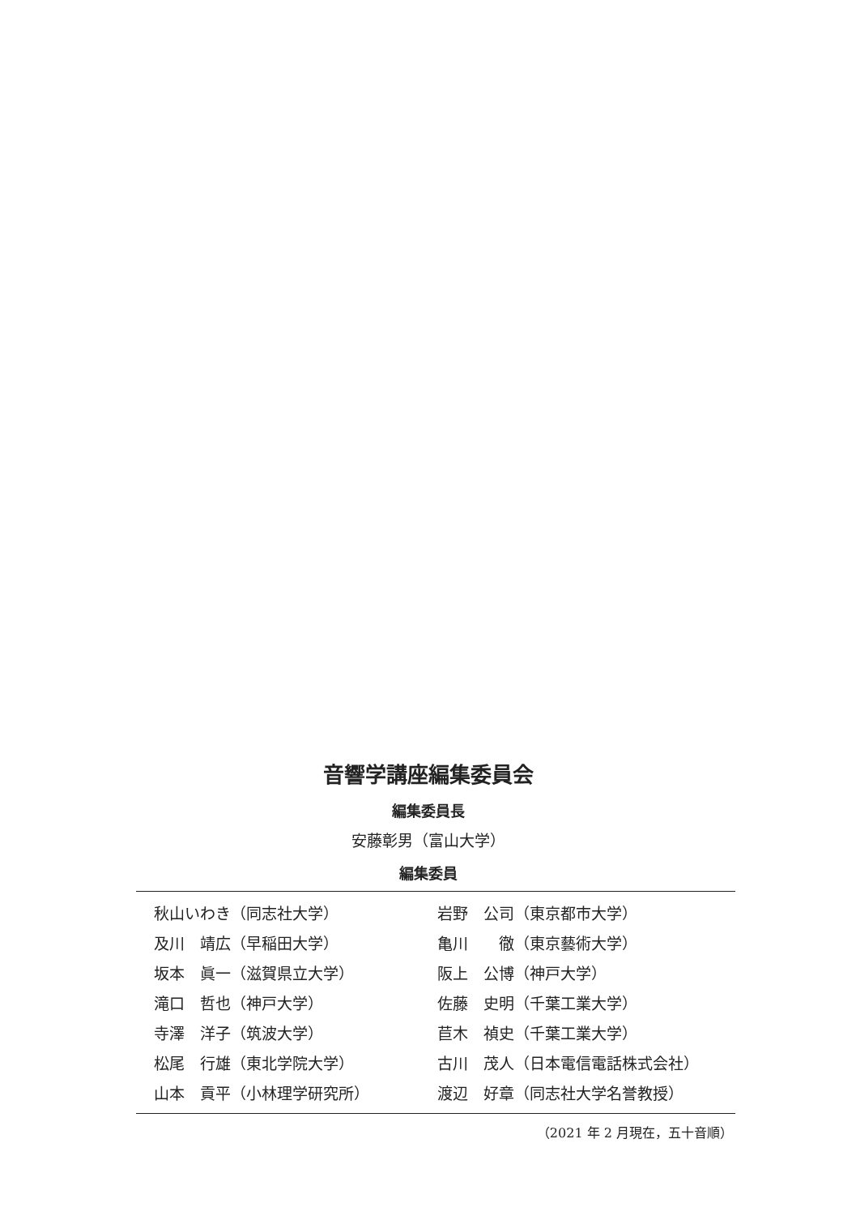音響学講座編集委員会
編集委員長
安藤彰男（富山大学）
編集委員
| 秋山いわき（同志社大学） | 岩野 公司（東京都市大学） |
| 及川 靖広（早稲田大学） | 亀川 徹（東京藝術大学） |
| 坂本 眞一（滋賀県立大学） | 阪上 公博（神戸大学） |
| 滝口 哲也（神戸大学） | 佐藤 史明（千葉工業大学） |
| 寺澤 洋子（筑波大学） | 苣木 禎史（千葉工業大学） |
| 松尾 行雄（東北学院大学） | 古川 茂人（日本電信電話株式会社） |
| 山本 貢平（小林理学研究所） | 渡辺 好章（同志社大学名誉教授） |
（2021 年 2 月現在，五十音順）